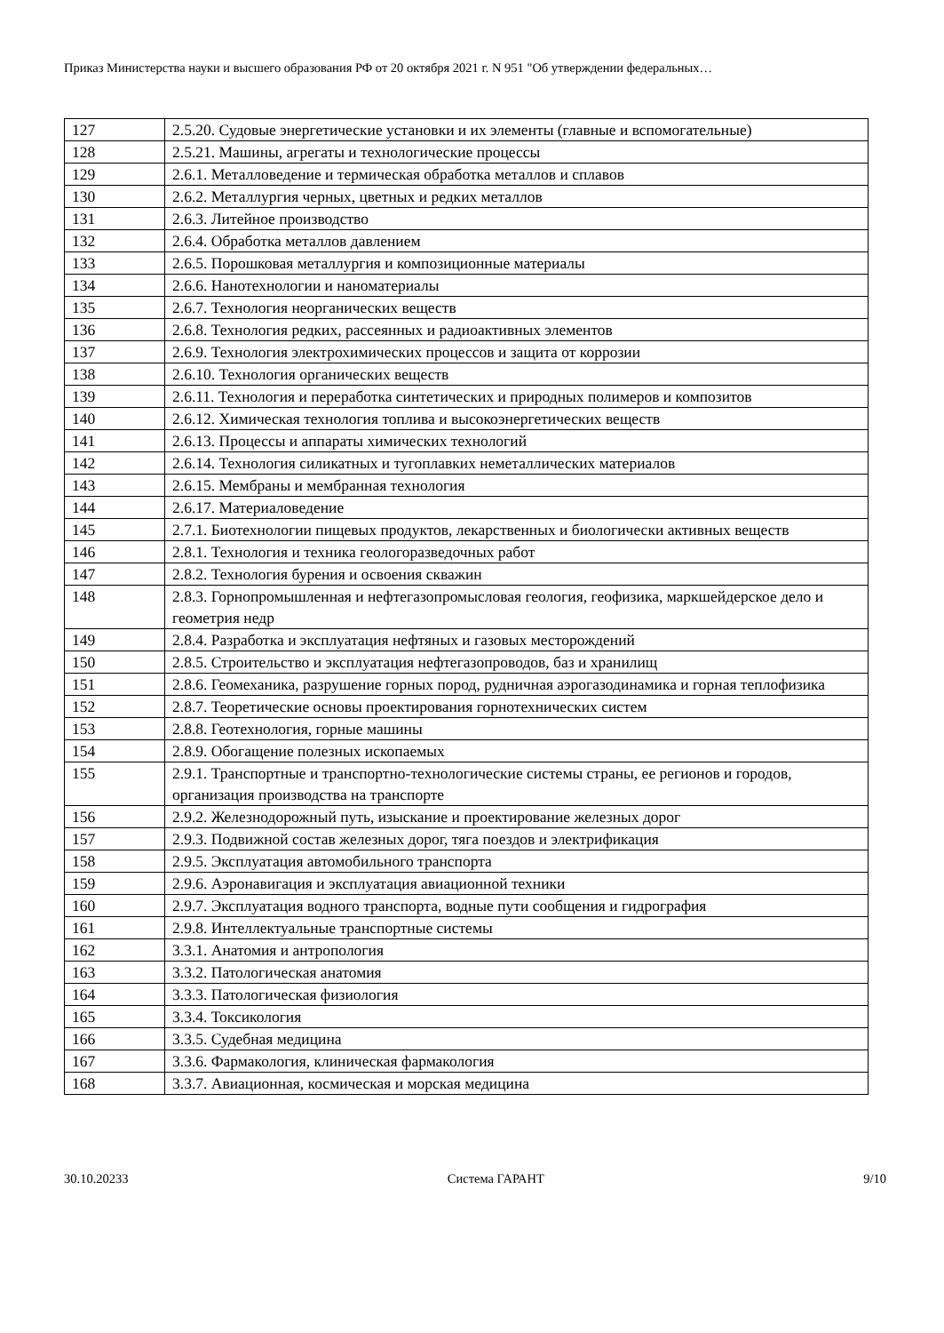Приказ Министерства науки и высшего образования РФ от 20 октября 2021 г. N 951 "Об утверждении федеральных…
| 127 | 2.5.20. Судовые энергетические установки и их элементы (главные и вспомогательные) |
| 128 | 2.5.21. Машины, агрегаты и технологические процессы |
| 129 | 2.6.1. Металловедение и термическая обработка металлов и сплавов |
| 130 | 2.6.2. Металлургия черных, цветных и редких металлов |
| 131 | 2.6.3. Литейное производство |
| 132 | 2.6.4. Обработка металлов давлением |
| 133 | 2.6.5. Порошковая металлургия и композиционные материалы |
| 134 | 2.6.6. Нанотехнологии и наноматериалы |
| 135 | 2.6.7. Технология неорганических веществ |
| 136 | 2.6.8. Технология редких, рассеянных и радиоактивных элементов |
| 137 | 2.6.9. Технология электрохимических процессов и защита от коррозии |
| 138 | 2.6.10. Технология органических веществ |
| 139 | 2.6.11. Технология и переработка синтетических и природных полимеров и композитов |
| 140 | 2.6.12. Химическая технология топлива и высокоэнергетических веществ |
| 141 | 2.6.13. Процессы и аппараты химических технологий |
| 142 | 2.6.14. Технология силикатных и тугоплавких неметаллических материалов |
| 143 | 2.6.15. Мембраны и мембранная технология |
| 144 | 2.6.17. Материаловедение |
| 145 | 2.7.1. Биотехнологии пищевых продуктов, лекарственных и биологически активных веществ |
| 146 | 2.8.1. Технология и техника геологоразведочных работ |
| 147 | 2.8.2. Технология бурения и освоения скважин |
| 148 | 2.8.3. Горнопромышленная и нефтегазопромысловая геология, геофизика, маркшейдерское дело и геометрия недр |
| 149 | 2.8.4. Разработка и эксплуатация нефтяных и газовых месторождений |
| 150 | 2.8.5. Строительство и эксплуатация нефтегазопроводов, баз и хранилищ |
| 151 | 2.8.6. Геомеханика, разрушение горных пород, рудничная аэрогазодинамика и горная теплофизика |
| 152 | 2.8.7. Теоретические основы проектирования горнотехнических систем |
| 153 | 2.8.8. Геотехнология, горные машины |
| 154 | 2.8.9. Обогащение полезных ископаемых |
| 155 | 2.9.1. Транспортные и транспортно-технологические системы страны, ее регионов и городов, организация производства на транспорте |
| 156 | 2.9.2. Железнодорожный путь, изыскание и проектирование железных дорог |
| 157 | 2.9.3. Подвижной состав железных дорог, тяга поездов и электрификация |
| 158 | 2.9.5. Эксплуатация автомобильного транспорта |
| 159 | 2.9.6. Аэронавигация и эксплуатация авиационной техники |
| 160 | 2.9.7. Эксплуатация водного транспорта, водные пути сообщения и гидрография |
| 161 | 2.9.8. Интеллектуальные транспортные системы |
| 162 | 3.3.1. Анатомия и антропология |
| 163 | 3.3.2. Патологическая анатомия |
| 164 | 3.3.3. Патологическая физиология |
| 165 | 3.3.4. Токсикология |
| 166 | 3.3.5. Судебная медицина |
| 167 | 3.3.6. Фармакология, клиническая фармакология |
| 168 | 3.3.7. Авиационная, космическая и морская медицина |
30.10.20233 Система ГАРАНТ 9/10